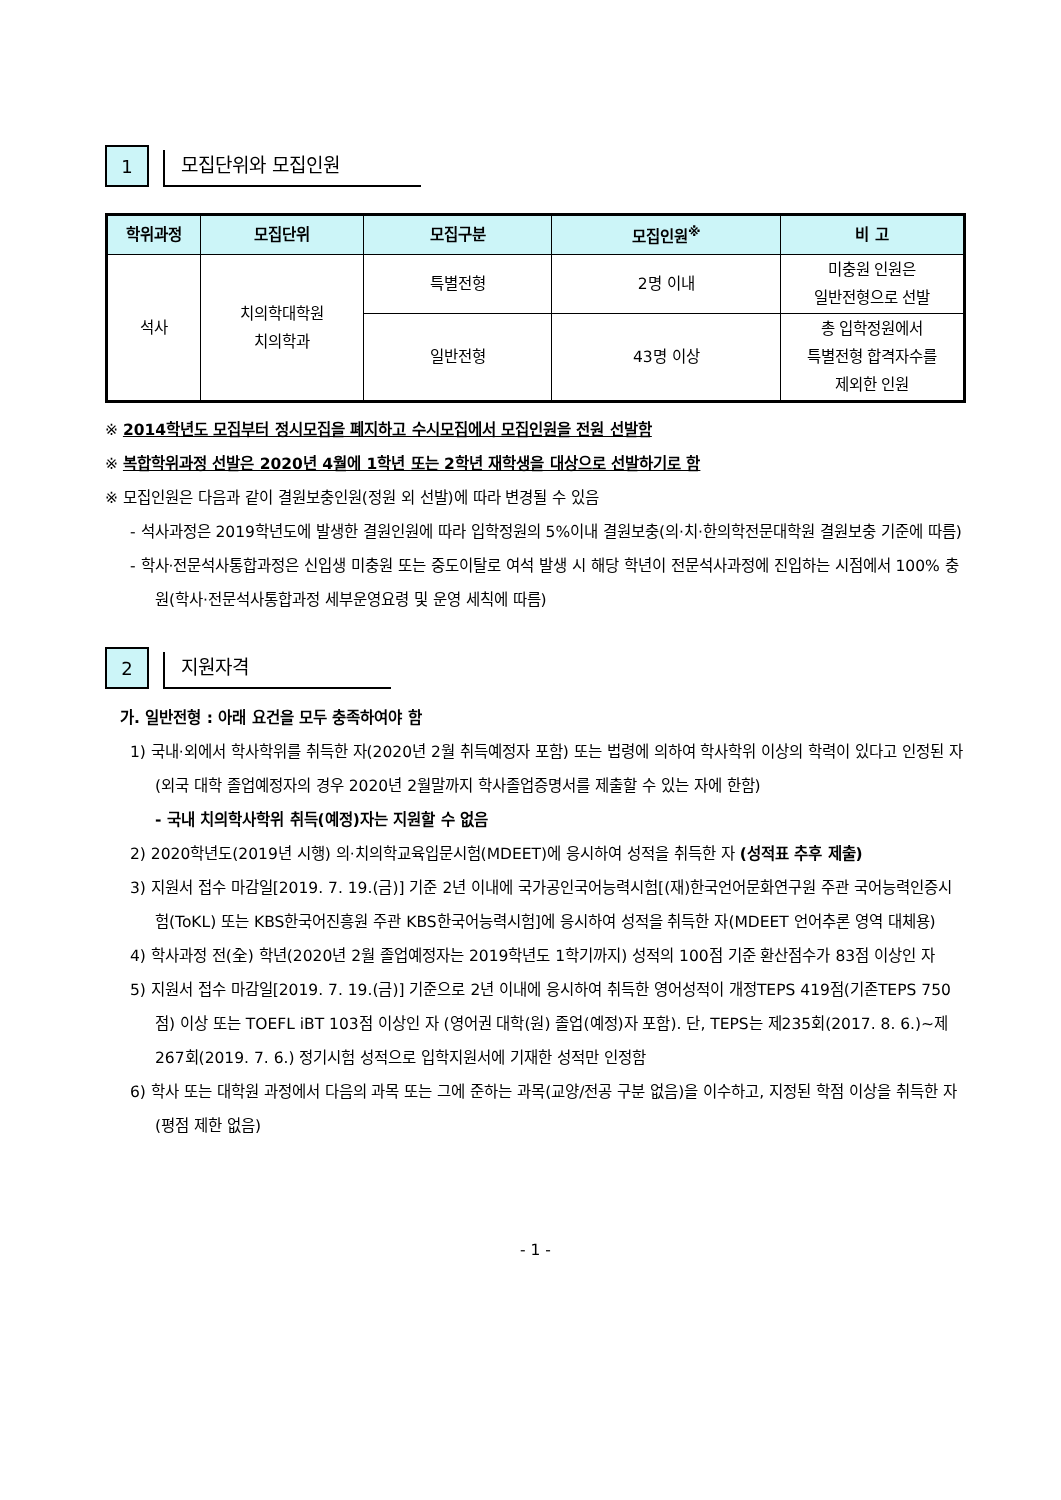1
모집단위와 모집인원
| 학위과정 | 모집단위 | 모집구분 | 모집인원<sup>※</sup> | 비 고 |
| --- | --- | --- | --- | --- |
| 석사 | 치의학대학원 치의학과 | 특별전형 | 2명 이내 | 미충원 인원은 일반전형으로 선발 |
| | | 일반전형 | 43명 이상 | 총 입학정원에서 특별전형 합격자수를 제외한 인원 |
※ 2014학년도 모집부터 정시모집을 폐지하고 수시모집에서 모집인원을 전원 선발함
※ 복합학위과정 선발은 2020년 4월에 1학년 또는 2학년 재학생을 대상으로 선발하기로 함
※ 모집인원은 다음과 같이 결원보충인원(정원 외 선발)에 따라 변경될 수 있음
- 석사과정은 2019학년도에 발생한 결원인원에 따라 입학정원의 5%이내 결원보충(의·치·한의학전문대학원 결원보충 기준에 따름)
- 학사·전문석사통합과정은 신입생 미충원 또는 중도이탈로 여석 발생 시 해당 학년이 전문석사과정에 진입하는 시점에서 100% 충원(학사·전문석사통합과정 세부운영요령 및 운영 세칙에 따름)
2
지원자격
가. 일반전형 : 아래 요건을 모두 충족하여야 함
1) 국내·외에서 학사학위를 취득한 자(2020년 2월 취득예정자 포함) 또는 법령에 의하여 학사학위 이상의 학력이 있다고 인정된 자 (외국 대학 졸업예정자의 경우 2020년 2월말까지 학사졸업증명서를 제출할 수 있는 자에 한함)
- 국내 치의학사학위 취득(예정)자는 지원할 수 없음
2) 2020학년도(2019년 시행) 의·치의학교육입문시험(MDEET)에 응시하여 성적을 취득한 자 (성적표 추후 제출)
3) 지원서 접수 마감일[2019. 7. 19.(금)] 기준 2년 이내에 국가공인국어능력시험[(재)한국언어문화연구원 주관 국어능력인증시험(ToKL) 또는 KBS한국어진흥원 주관 KBS한국어능력시험]에 응시하여 성적을 취득한 자(MDEET 언어추론 영역 대체용)
4) 학사과정 전(全) 학년(2020년 2월 졸업예정자는 2019학년도 1학기까지) 성적의 100점 기준 환산점수가 83점 이상인 자
5) 지원서 접수 마감일[2019. 7. 19.(금)] 기준으로 2년 이내에 응시하여 취득한 영어성적이 개정TEPS 419점(기존TEPS 750점) 이상 또는 TOEFL iBT 103점 이상인 자 (영어권 대학(원) 졸업(예정)자 포함). 단, TEPS는 제235회(2017. 8. 6.)~제267회(2019. 7. 6.) 정기시험 성적으로 입학지원서에 기재한 성적만 인정함
6) 학사 또는 대학원 과정에서 다음의 과목 또는 그에 준하는 과목(교양/전공 구분 없음)을 이수하고, 지정된 학점 이상을 취득한 자(평점 제한 없음)
- 1 -